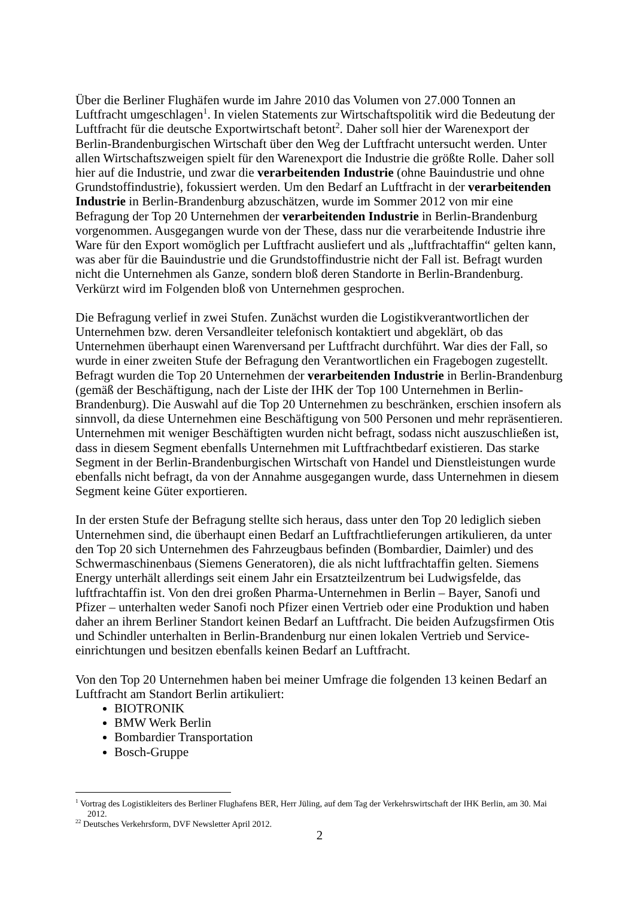Über die Berliner Flughäfen wurde im Jahre 2010 das Volumen von 27.000 Tonnen an Luftfracht umgeschlagen<sup>1</sup>. In vielen Statements zur Wirtschaftspolitik wird die Bedeutung der Luftfracht für die deutsche Exportwirtschaft betont<sup>2</sup>. Daher soll hier der Warenexport der Berlin-Brandenburgischen Wirtschaft über den Weg der Luftfracht untersucht werden. Unter allen Wirtschaftszweigen spielt für den Warenexport die Industrie die größte Rolle. Daher soll hier auf die Industrie, und zwar die verarbeitenden Industrie (ohne Bauindustrie und ohne Grundstoffindustrie), fokussiert werden. Um den Bedarf an Luftfracht in der verarbeitenden Industrie in Berlin-Brandenburg abzuschätzen, wurde im Sommer 2012 von mir eine Befragung der Top 20 Unternehmen der verarbeitenden Industrie in Berlin-Brandenburg vorgenommen. Ausgegangen wurde von der These, dass nur die verarbeitende Industrie ihre Ware für den Export womöglich per Luftfracht ausliefert und als „luftfrachtaffin“ gelten kann, was aber für die Bauindustrie und die Grundstoffindustrie nicht der Fall ist. Befragt wurden nicht die Unternehmen als Ganze, sondern bloß deren Standorte in Berlin-Brandenburg. Verkürzt wird im Folgenden bloß von Unternehmen gesprochen.
Die Befragung verlief in zwei Stufen. Zunächst wurden die Logistikverantwortlichen der Unternehmen bzw. deren Versandleiter telefonisch kontaktiert und abgeklärt, ob das Unternehmen überhaupt einen Warenversand per Luftfracht durchführt. War dies der Fall, so wurde in einer zweiten Stufe der Befragung den Verantwortlichen ein Fragebogen zugestellt. Befragt wurden die Top 20 Unternehmen der verarbeitenden Industrie in Berlin-Brandenburg (gemäß der Beschäftigung, nach der Liste der IHK der Top 100 Unternehmen in Berlin-Brandenburg). Die Auswahl auf die Top 20 Unternehmen zu beschränken, erschien insofern als sinnvoll, da diese Unternehmen eine Beschäftigung von 500 Personen und mehr repräsentieren. Unternehmen mit weniger Beschäftigten wurden nicht befragt, sodass nicht auszuschließen ist, dass in diesem Segment ebenfalls Unternehmen mit Luftfrachtbedarf existieren. Das starke Segment in der Berlin-Brandenburgischen Wirtschaft von Handel und Dienstleistungen wurde ebenfalls nicht befragt, da von der Annahme ausgegangen wurde, dass Unternehmen in diesem Segment keine Güter exportieren.
In der ersten Stufe der Befragung stellte sich heraus, dass unter den Top 20 lediglich sieben Unternehmen sind, die überhaupt einen Bedarf an Luftfrachtlieferungen artikulieren, da unter den Top 20 sich Unternehmen des Fahrzeugbaus befinden (Bombardier, Daimler) und des Schwermaschinenbaus (Siemens Generatoren), die als nicht luftfrachtaffin gelten. Siemens Energy unterhält allerdings seit einem Jahr ein Ersatzteilzentrum bei Ludwigsfelde, das luftfrachtaffin ist. Von den drei großen Pharma-Unternehmen in Berlin – Bayer, Sanofi und Pfizer – unterhalten weder Sanofi noch Pfizer einen Vertrieb oder eine Produktion und haben daher an ihrem Berliner Standort keinen Bedarf an Luftfracht. Die beiden Aufzugsfirmen Otis und Schindler unterhalten in Berlin-Brandenburg nur einen lokalen Vertrieb und Service-einrichtungen und besitzen ebenfalls keinen Bedarf an Luftfracht.
Von den Top 20 Unternehmen haben bei meiner Umfrage die folgenden 13 keinen Bedarf an Luftfracht am Standort Berlin artikuliert:
BIOTRONIK
BMW Werk Berlin
Bombardier Transportation
Bosch-Gruppe
<sup>1</sup> Vortrag des Logistikleiters des Berliner Flughafens BER, Herr Jüling, auf dem Tag der Verkehrswirtschaft der IHK Berlin, am 30. Mai 2012.
<sup>22</sup> Deutsches Verkehrsform, DVF Newsletter April 2012.
2